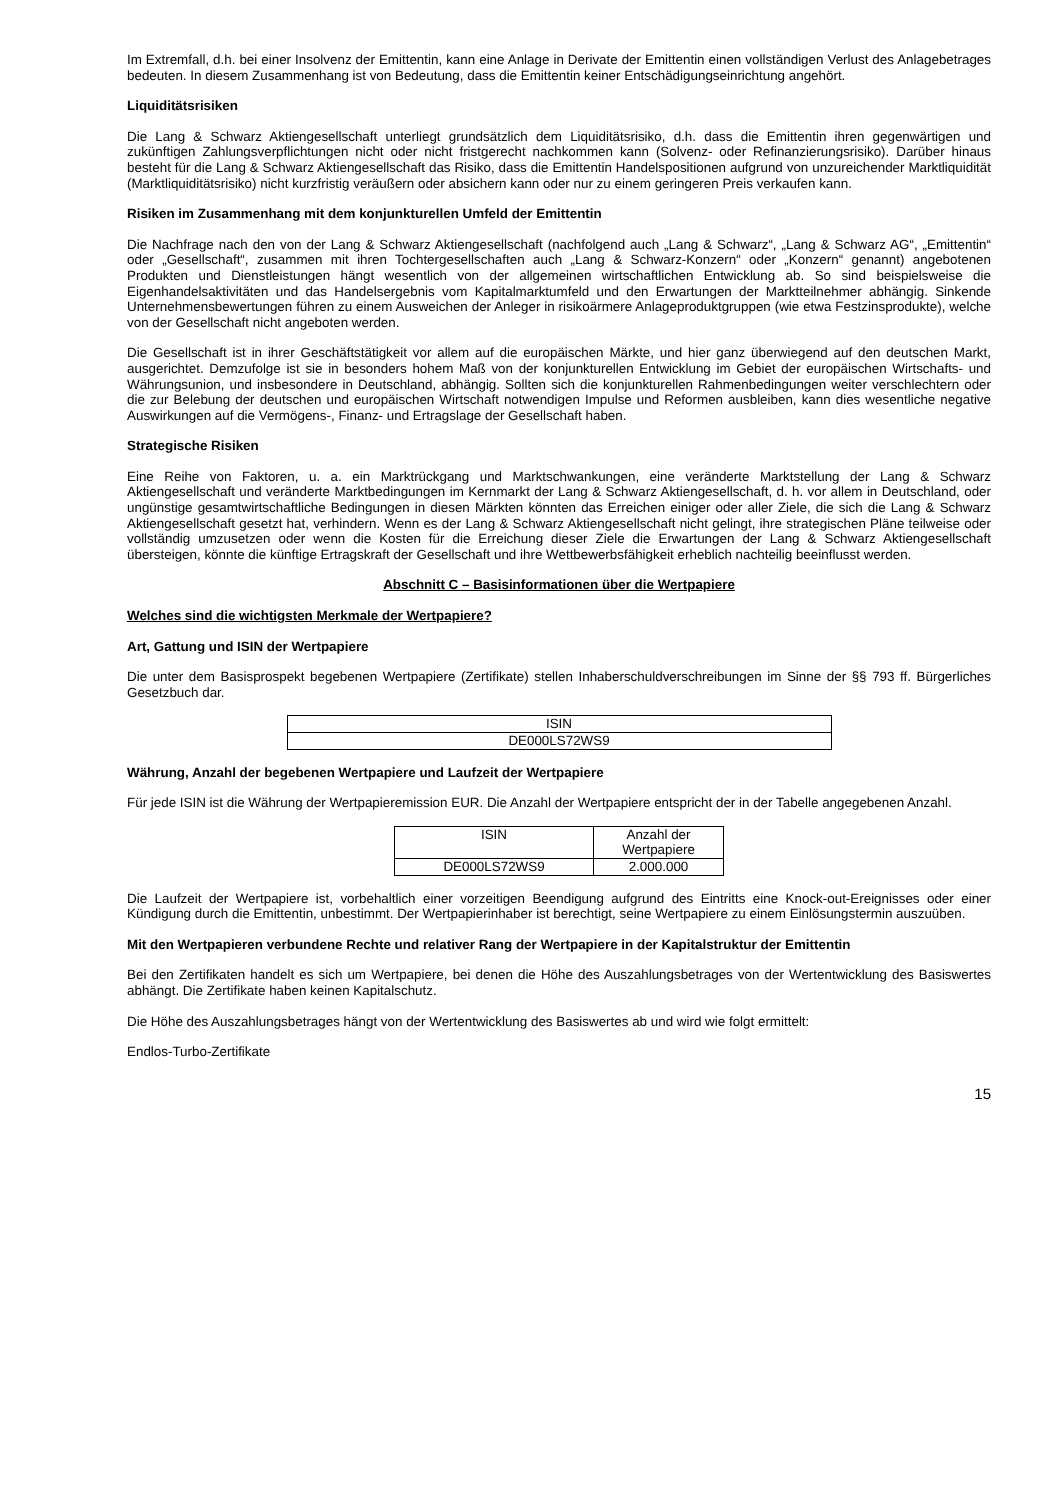Im Extremfall, d.h. bei einer Insolvenz der Emittentin, kann eine Anlage in Derivate der Emittentin einen vollständigen Verlust des Anlagebetrages bedeuten. In diesem Zusammenhang ist von Bedeutung, dass die Emittentin keiner Entschädigungseinrichtung angehört.
Liquiditätsrisiken
Die Lang & Schwarz Aktiengesellschaft unterliegt grundsätzlich dem Liquiditätsrisiko, d.h. dass die Emittentin ihren gegenwärtigen und zukünftigen Zahlungsverpflichtungen nicht oder nicht fristgerecht nachkommen kann (Solvenz- oder Refinanzierungsrisiko). Darüber hinaus besteht für die Lang & Schwarz Aktiengesellschaft das Risiko, dass die Emittentin Handelspositionen aufgrund von unzureichender Marktliquidität (Marktliquiditätsrisiko) nicht kurzfristig veräußern oder absichern kann oder nur zu einem geringeren Preis verkaufen kann.
Risiken im Zusammenhang mit dem konjunkturellen Umfeld der Emittentin
Die Nachfrage nach den von der Lang & Schwarz Aktiengesellschaft (nachfolgend auch „Lang & Schwarz“, „Lang & Schwarz AG“, „Emittentin“ oder „Gesellschaft“, zusammen mit ihren Tochtergesellschaften auch „Lang & Schwarz-Konzern“ oder „Konzern“ genannt) angebotenen Produkten und Dienstleistungen hängt wesentlich von der allgemeinen wirtschaftlichen Entwicklung ab. So sind beispielsweise die Eigenhandelsaktivitäten und das Handelsergebnis vom Kapitalmarktumfeld und den Erwartungen der Marktteilnehmer abhängig. Sinkende Unternehmensbewertungen führen zu einem Ausweichen der Anleger in risikoärmere Anlageproduktgruppen (wie etwa Festzinsprodukte), welche von der Gesellschaft nicht angeboten werden.
Die Gesellschaft ist in ihrer Geschäftstätigkeit vor allem auf die europäischen Märkte, und hier ganz überwiegend auf den deutschen Markt, ausgerichtet. Demzufolge ist sie in besonders hohem Maß von der konjunkturellen Entwicklung im Gebiet der europäischen Wirtschafts- und Währungsunion, und insbesondere in Deutschland, abhängig. Sollten sich die konjunkturellen Rahmenbedingungen weiter verschlechtern oder die zur Belebung der deutschen und europäischen Wirtschaft notwendigen Impulse und Reformen ausbleiben, kann dies wesentliche negative Auswirkungen auf die Vermögens-, Finanz- und Ertragslage der Gesellschaft haben.
Strategische Risiken
Eine Reihe von Faktoren, u. a. ein Marktrückgang und Marktschwankungen, eine veränderte Marktstellung der Lang & Schwarz Aktiengesellschaft und veränderte Marktbedingungen im Kernmarkt der Lang & Schwarz Aktiengesellschaft, d. h. vor allem in Deutschland, oder ungünstige gesamtwirtschaftliche Bedingungen in diesen Märkten könnten das Erreichen einiger oder aller Ziele, die sich die Lang & Schwarz Aktiengesellschaft gesetzt hat, verhindern. Wenn es der Lang & Schwarz Aktiengesellschaft nicht gelingt, ihre strategischen Pläne teilweise oder vollständig umzusetzen oder wenn die Kosten für die Erreichung dieser Ziele die Erwartungen der Lang & Schwarz Aktiengesellschaft übersteigen, könnte die künftige Ertragskraft der Gesellschaft und ihre Wettbewerbsfähigkeit erheblich nachteilig beeinflusst werden.
Abschnitt C – Basisinformationen über die Wertpapiere
Welches sind die wichtigsten Merkmale der Wertpapiere?
Art, Gattung und ISIN der Wertpapiere
Die unter dem Basisprospekt begebenen Wertpapiere (Zertifikate) stellen Inhaberschuldverschreibungen im Sinne der §§ 793 ff. Bürgerliches Gesetzbuch dar.
| ISIN |
| DE000LS72WS9 |
Währung, Anzahl der begebenen Wertpapiere und Laufzeit der Wertpapiere
Für jede ISIN ist die Währung der Wertpapieremission EUR. Die Anzahl der Wertpapiere entspricht der in der Tabelle angegebenen Anzahl.
| ISIN | Anzahl der Wertpapiere |
| DE000LS72WS9 | 2.000.000 |
Die Laufzeit der Wertpapiere ist, vorbehaltlich einer vorzeitigen Beendigung aufgrund des Eintritts eine Knock-out-Ereignisses oder einer Kündigung durch die Emittentin, unbestimmt. Der Wertpapierinhaber ist berechtigt, seine Wertpapiere zu einem Einlösungstermin auszuüben.
Mit den Wertpapieren verbundene Rechte und relativer Rang der Wertpapiere in der Kapitalstruktur der Emittentin
Bei den Zertifikaten handelt es sich um Wertpapiere, bei denen die Höhe des Auszahlungsbetrages von der Wertentwicklung des Basiswertes abhängt. Die Zertifikate haben keinen Kapitalschutz.
Die Höhe des Auszahlungsbetrages hängt von der Wertentwicklung des Basiswertes ab und wird wie folgt ermittelt:
Endlos-Turbo-Zertifikate
15